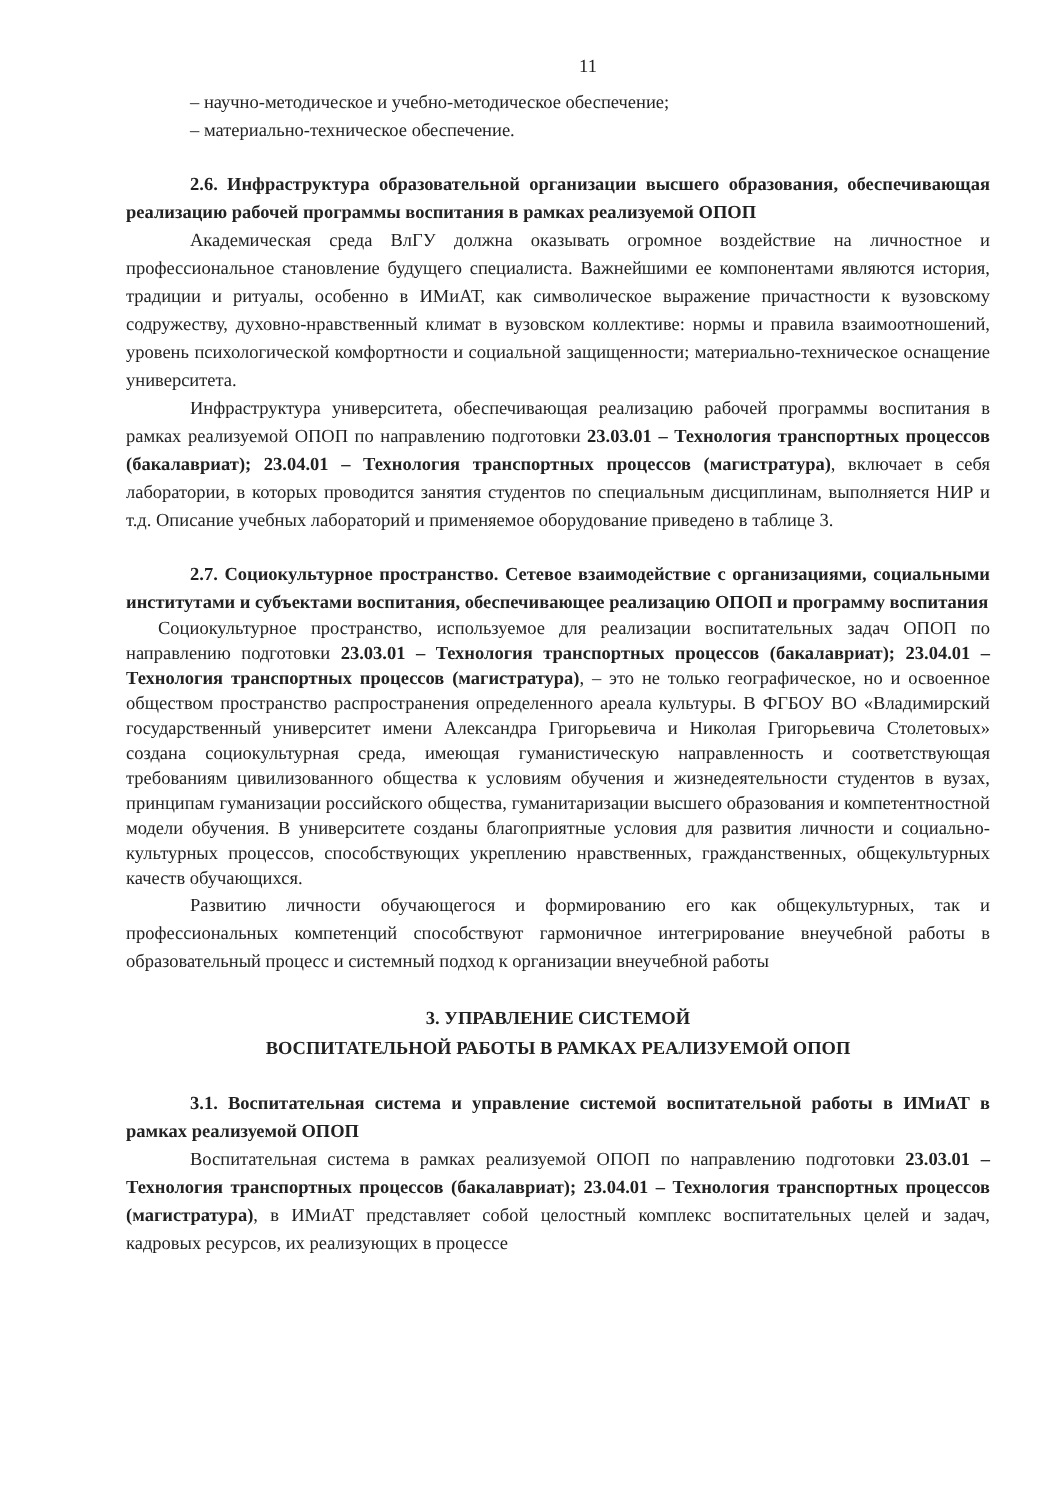11
– научно-методическое и учебно-методическое обеспечение;
– материально-техническое обеспечение.
2.6. Инфраструктура образовательной организации высшего образования, обеспечивающая реализацию рабочей программы воспитания в рамках реализуемой ОПОП
Академическая среда ВлГУ должна оказывать огромное воздействие на личностное и профессиональное становление будущего специалиста. Важнейшими ее компонентами являются история, традиции и ритуалы, особенно в ИМиАТ, как символическое выражение причастности к вузовскому содружеству, духовно-нравственный климат в вузовском коллективе: нормы и правила взаимоотношений, уровень психологической комфортности и социальной защищенности; материально-техническое оснащение университета.
Инфраструктура университета, обеспечивающая реализацию рабочей программы воспитания в рамках реализуемой ОПОП по направлению подготовки 23.03.01 – Технология транспортных процессов (бакалавриат); 23.04.01 – Технология транспортных процессов (магистратура), включает в себя лаборатории, в которых проводится занятия студентов по специальным дисциплинам, выполняется НИР и т.д. Описание учебных лабораторий и применяемое оборудование приведено в таблице 3.
2.7. Социокультурное пространство. Сетевое взаимодействие с организациями, социальными институтами и субъектами воспитания, обеспечивающее реализацию ОПОП и программу воспитания
Социокультурное пространство, используемое для реализации воспитательных задач ОПОП по направлению подготовки 23.03.01 – Технология транспортных процессов (бакалавриат); 23.04.01 – Технология транспортных процессов (магистратура), – это не только географическое, но и освоенное обществом пространство распространения определенного ареала культуры. В ФГБОУ ВО «Владимирский государственный университет имени Александра Григорьевича и Николая Григорьевича Столетовых» создана социокультурная среда, имеющая гуманистическую направленность и соответствующая требованиям цивилизованного общества к условиям обучения и жизнедеятельности студентов в вузах, принципам гуманизации российского общества, гуманитаризации высшего образования и компетентностной модели обучения. В университете созданы благоприятные условия для развития личности и социально-культурных процессов, способствующих укреплению нравственных, гражданственных, общекультурных качеств обучающихся.
Развитию личности обучающегося и формированию его как общекультурных, так и профессиональных компетенций способствуют гармоничное интегрирование внеучебной работы в образовательный процесс и системный подход к организации внеучебной работы
3. УПРАВЛЕНИЕ СИСТЕМОЙ
ВОСПИТАТЕЛЬНОЙ РАБОТЫ В РАМКАХ РЕАЛИЗУЕМОЙ ОПОП
3.1. Воспитательная система и управление системой воспитательной работы в ИМиАТ в рамках реализуемой ОПОП
Воспитательная система в рамках реализуемой ОПОП по направлению подготовки 23.03.01 – Технология транспортных процессов (бакалавриат); 23.04.01 – Технология транспортных процессов (магистратура), в ИМиАТ представляет собой целостный комплекс воспитательных целей и задач, кадровых ресурсов, их реализующих в процессе